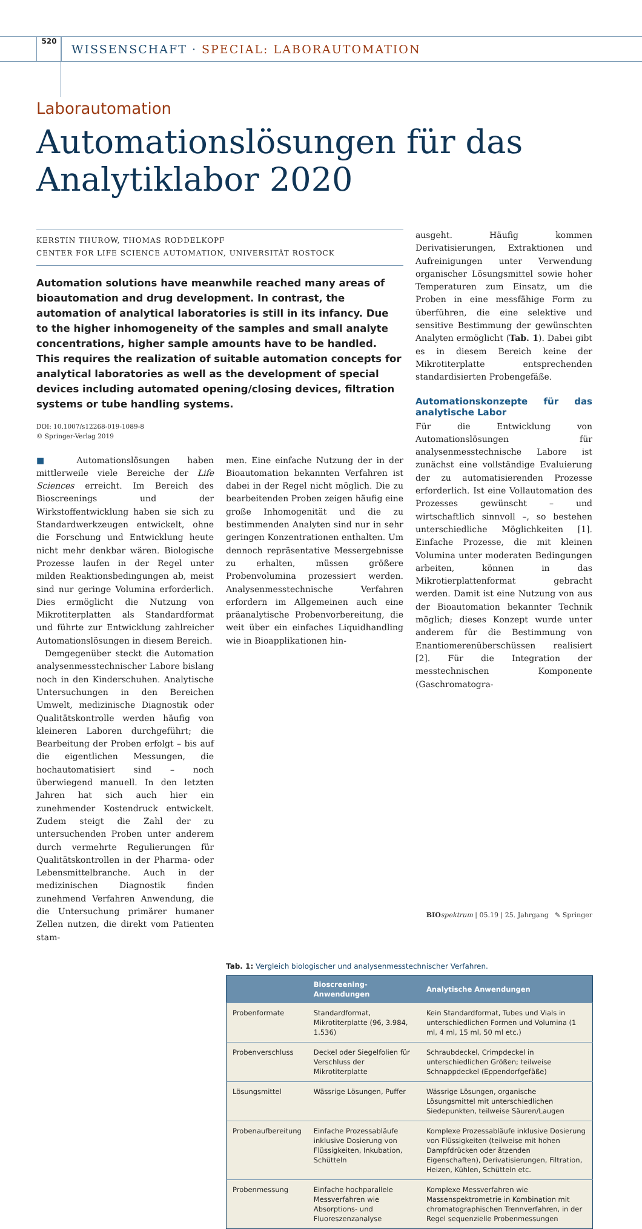520
WISSENSCHAFT · SPECIAL: LABORAUTOMATION
Laborautomation
Automationslösungen für das
Analytiklabor 2020
KERSTIN THUROW, THOMAS RODDELKOPF
CENTER FOR LIFE SCIENCE AUTOMATION, UNIVERSITÄT ROSTOCK
Automation solutions have meanwhile reached many areas of bioautomation and drug development. In contrast, the automation of analytical laboratories is still in its infancy. Due to the higher inhomogeneity of the samples and small analyte concentrations, higher sample amounts have to be handled. This requires the realization of suitable automation concepts for analytical laboratories as well as the development of special devices including automated opening/closing devices, filtration systems or tube handling systems.
DOI: 10.1007/s12268-019-1089-8
© Springer-Verlag 2019
■ Automationslösungen haben mittlerweile viele Bereiche der Life Sciences erreicht. Im Bereich des Bioscreenings und der Wirkstoffentwicklung haben sie sich zu Standardwerkzeugen entwickelt, ohne die Forschung und Entwicklung heute nicht mehr denkbar wären. Biologische Prozesse laufen in der Regel unter milden Reaktionsbedingungen ab, meist sind nur geringe Volumina erforderlich. Dies ermöglicht die Nutzung von Mikrotiterplatten als Standardformat und führte zur Entwicklung zahlreicher Automationslösungen in diesem Bereich.
Demgegenüber steckt die Automation analysenmesstechnischer Labore bislang noch in den Kinderschuhen. Analytische Untersuchungen in den Bereichen Umwelt, medizinische Diagnostik oder Qualitätskontrolle werden häufig von kleineren Laboren durchgeführt; die Bearbeitung der Proben erfolgt – bis auf die eigentlichen Messungen, die hochautomatisiert sind – noch überwiegend manuell. In den letzten Jahren hat sich auch hier ein zunehmender Kostendruck entwickelt. Zudem steigt die Zahl der zu untersuchenden Proben unter anderem durch vermehrte Regulierungen für Qualitätskontrollen in der Pharma- oder Lebensmittelbranche. Auch in der medizinischen Diagnostik finden zunehmend Verfahren Anwendung, die die Untersuchung primärer humaner Zellen nutzen, die direkt vom Patienten stam-
men. Eine einfache Nutzung der in der Bioautomation bekannten Verfahren ist dabei in der Regel nicht möglich. Die zu bearbeitenden Proben zeigen häufig eine große Inhomogenität und die zu bestimmenden Analyten sind nur in sehr geringen Konzentrationen enthalten. Um dennoch repräsentative Messergebnisse zu erhalten, müssen größere Probenvolumina prozessiert werden. Analysenmesstechnische Verfahren erfordern im Allgemeinen auch eine präanalytische Probenvorbereitung, die weit über ein einfaches Liquidhandling wie in Bioapplikationen hin-
ausgeht. Häufig kommen Derivatisierungen, Extraktionen und Aufreinigungen unter Verwendung organischer Lösungsmittel sowie hoher Temperaturen zum Einsatz, um die Proben in eine messfähige Form zu überführen, die eine selektive und sensitive Bestimmung der gewünschten Analyten ermöglicht (Tab. 1). Dabei gibt es in diesem Bereich keine der Mikrotiterplatte entsprechenden standardisierten Probengefäße.
Automationskonzepte für das analytische Labor
Für die Entwicklung von Automationslösungen für analysenmesstechnische Labore ist zunächst eine vollständige Evaluierung der zu automatisierenden Prozesse erforderlich. Ist eine Vollautomation des Prozesses gewünscht – und wirtschaftlich sinnvoll –, so bestehen unterschiedliche Möglichkeiten [1]. Einfache Prozesse, die mit kleinen Volumina unter moderaten Bedingungen arbeiten, können in das Mikrotierplattenformat gebracht werden. Damit ist eine Nutzung von aus der Bioautomation bekannter Technik möglich; dieses Konzept wurde unter anderem für die Bestimmung von Enantiomerenüberschüssen realisiert [2]. Für die Integration der messtechnischen Komponente (Gaschromatogra-
Tab. 1: Vergleich biologischer und analysenmesstechnischer Verfahren.
| | Bioscreening-Anwendungen | Analytische Anwendungen |
| --- | --- | --- |
| Probenformate | Standardformat, Mikrotiterplatte (96, 3.984, 1.536) | Kein Standardformat, Tubes und Vials in unterschiedlichen Formen und Volumina (1 ml, 4 ml, 15 ml, 50 ml etc.) |
| Probenverschluss | Deckel oder Siegelfolien für Verschluss der Mikrotiterplatte | Schraubdeckel, Crimpdeckel in unterschiedlichen Größen; teilweise Schnappdeckel (Eppendorfgefäße) |
| Lösungsmittel | Wässrige Lösungen, Puffer | Wässrige Lösungen, organische Lösungsmittel mit unterschiedlichen Siedepunkten, teilweise Säuren/Laugen |
| Probenaufbereitung | Einfache Prozessabläufe inklusive Dosierung von Flüssigkeiten, Inkubation, Schütteln | Komplexe Prozessabläufe inklusive Dosierung von Flüssigkeiten (teilweise mit hohen Dampfdrücken oder ätzenden Eigenschaften), Derivatisierungen, Filtration, Heizen, Kühlen, Schütteln etc. |
| Probenmessung | Einfache hochparallele Messverfahren wie Absorptions- und Fluoreszenzanalyse | Komplexe Messverfahren wie Massenspektrometrie in Kombination mit chromatographischen Trennverfahren, in der Regel sequenzielle Probenmessungen |
BIO spektrum | 05.19 | 25. Jahrgang ✎ Springer